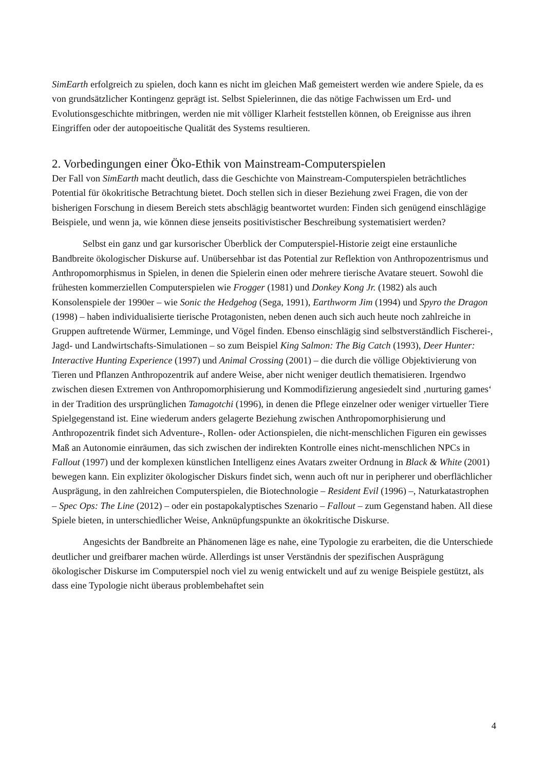SimEarth erfolgreich zu spielen, doch kann es nicht im gleichen Maß gemeistert werden wie andere Spiele, da es von grundsätzlicher Kontingenz geprägt ist. Selbst Spielerinnen, die das nötige Fachwissen um Erd- und Evolutionsgeschichte mitbringen, werden nie mit völliger Klarheit feststellen können, ob Ereignisse aus ihren Eingriffen oder der autopoeitische Qualität des Systems resultieren.
2. Vorbedingungen einer Öko-Ethik von Mainstream-Computerspielen
Der Fall von SimEarth macht deutlich, dass die Geschichte von Mainstream-Computerspielen beträchtliches Potential für ökokritische Betrachtung bietet. Doch stellen sich in dieser Beziehung zwei Fragen, die von der bisherigen Forschung in diesem Bereich stets abschlägig beantwortet wurden: Finden sich genügend einschlägige Beispiele, und wenn ja, wie können diese jenseits positivistischer Beschreibung systematisiert werden?
Selbst ein ganz und gar kursorischer Überblick der Computerspiel-Historie zeigt eine erstaunliche Bandbreite ökologischer Diskurse auf. Unübersehbar ist das Potential zur Reflektion von Anthropozentrismus und Anthropomorphismus in Spielen, in denen die Spielerin einen oder mehrere tierische Avatare steuert. Sowohl die frühesten kommerziellen Computerspielen wie Frogger (1981) und Donkey Kong Jr. (1982) als auch Konsolenspiele der 1990er – wie Sonic the Hedgehog (Sega, 1991), Earthworm Jim (1994) und Spyro the Dragon (1998) – haben individualisierte tierische Protagonisten, neben denen auch sich auch heute noch zahlreiche in Gruppen auftretende Würmer, Lemminge, und Vögel finden. Ebenso einschlägig sind selbstverständlich Fischerei-, Jagd- und Landwirtschafts-Simulationen – so zum Beispiel King Salmon: The Big Catch (1993), Deer Hunter: Interactive Hunting Experience (1997) und Animal Crossing (2001) – die durch die völlige Objektivierung von Tieren und Pflanzen Anthropozentrik auf andere Weise, aber nicht weniger deutlich thematisieren. Irgendwo zwischen diesen Extremen von Anthropomorphisierung und Kommodifizierung angesiedelt sind ‚nurturing games‘ in der Tradition des ursprünglichen Tamagotchi (1996), in denen die Pflege einzelner oder weniger virtueller Tiere Spielgegenstand ist. Eine wiederum anders gelagerte Beziehung zwischen Anthropomorphisierung und Anthropozentrik findet sich Adventure-, Rollen- oder Actionspielen, die nicht-menschlichen Figuren ein gewisses Maß an Autonomie einräumen, das sich zwischen der indirekten Kontrolle eines nicht-menschlichen NPCs in Fallout (1997) und der komplexen künstlichen Intelligenz eines Avatars zweiter Ordnung in Black & White (2001) bewegen kann. Ein expliziter ökologischer Diskurs findet sich, wenn auch oft nur in peripherer und oberflächlicher Ausprägung, in den zahlreichen Computerspielen, die Biotechnologie – Resident Evil (1996) –, Naturkatastrophen – Spec Ops: The Line (2012) – oder ein postapokalyptisches Szenario – Fallout – zum Gegenstand haben. All diese Spiele bieten, in unterschiedlicher Weise, Anknüpfungspunkte an ökokritische Diskurse.
Angesichts der Bandbreite an Phänomenen läge es nahe, eine Typologie zu erarbeiten, die die Unterschiede deutlicher und greifbarer machen würde. Allerdings ist unser Verständnis der spezifischen Ausprägung ökologischer Diskurse im Computerspiel noch viel zu wenig entwickelt und auf zu wenige Beispiele gestützt, als dass eine Typologie nicht überaus problembehaftet sein
4